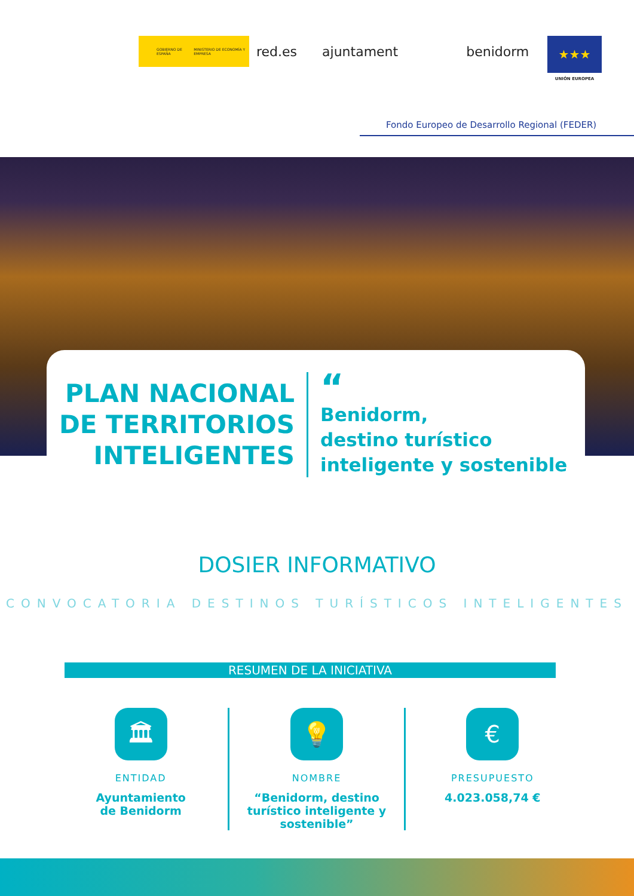GOBIERNO DE ESPAÑA MINISTERIO DE ECONOMÍA Y EMPRESA
red.es ajuntament benidorm
★★★
UNIÓN EUROPEA
Fondo Europeo de Desarrollo Regional (FEDER)
PLAN NACIONAL DE TERRITORIOS INTELIGENTES
“
Benidorm,
destino turístico
inteligente y sostenible
DOSIER INFORMATIVO
CONVOCATORIA DESTINOS TURÍSTICOS INTELIGENTES
RESUMEN DE LA INICIATIVA
🏛
ENTIDAD
Ayuntamiento
de Benidorm
💡
NOMBRE
“Benidorm, destino
turístico inteligente y
sostenible”
€
PRESUPUESTO
4.023.058,74 €